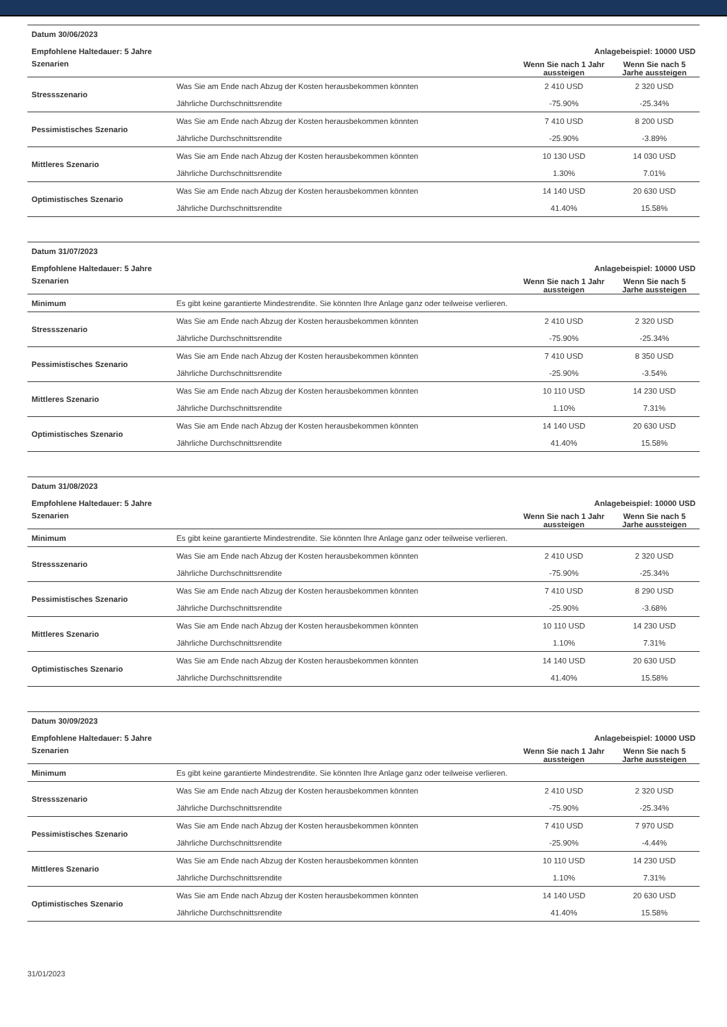| Datum 30/06/2023 | | | |
| Empfohlene Haltedauer: 5 Jahre | | Anlagebeispiel: 10000 USD | |
| Szenarien | | Wenn Sie nach 1 Jahr aussteigen | Wenn Sie nach 5 Jarhe aussteigen |
| Stressszenario | Was Sie am Ende nach Abzug der Kosten herausbekommen könnten | 2 410 USD | 2 320 USD |
| | Jährliche Durchschnittsrendite | -75.90% | -25.34% |
| Pessimistisches Szenario | Was Sie am Ende nach Abzug der Kosten herausbekommen könnten | 7 410 USD | 8 200 USD |
| | Jährliche Durchschnittsrendite | -25.90% | -3.89% |
| Mittleres Szenario | Was Sie am Ende nach Abzug der Kosten herausbekommen könnten | 10 130 USD | 14 030 USD |
| | Jährliche Durchschnittsrendite | 1.30% | 7.01% |
| Optimistisches Szenario | Was Sie am Ende nach Abzug der Kosten herausbekommen könnten | 14 140 USD | 20 630 USD |
| | Jährliche Durchschnittsrendite | 41.40% | 15.58% |
| Datum 31/07/2023 | | | |
| Empfohlene Haltedauer: 5 Jahre | | Anlagebeispiel: 10000 USD | |
| Szenarien | | Wenn Sie nach 1 Jahr aussteigen | Wenn Sie nach 5 Jarhe aussteigen |
| Minimum | Es gibt keine garantierte Mindestrendite. Sie könnten Ihre Anlage ganz oder teilweise verlieren. | | |
| Stressszenario | Was Sie am Ende nach Abzug der Kosten herausbekommen könnten | 2 410 USD | 2 320 USD |
| | Jährliche Durchschnittsrendite | -75.90% | -25.34% |
| Pessimistisches Szenario | Was Sie am Ende nach Abzug der Kosten herausbekommen könnten | 7 410 USD | 8 350 USD |
| | Jährliche Durchschnittsrendite | -25.90% | -3.54% |
| Mittleres Szenario | Was Sie am Ende nach Abzug der Kosten herausbekommen könnten | 10 110 USD | 14 230 USD |
| | Jährliche Durchschnittsrendite | 1.10% | 7.31% |
| Optimistisches Szenario | Was Sie am Ende nach Abzug der Kosten herausbekommen könnten | 14 140 USD | 20 630 USD |
| | Jährliche Durchschnittsrendite | 41.40% | 15.58% |
| Datum 31/08/2023 | | | |
| Empfohlene Haltedauer: 5 Jahre | | Anlagebeispiel: 10000 USD | |
| Szenarien | | Wenn Sie nach 1 Jahr aussteigen | Wenn Sie nach 5 Jarhe aussteigen |
| Minimum | Es gibt keine garantierte Mindestrendite. Sie könnten Ihre Anlage ganz oder teilweise verlieren. | | |
| Stressszenario | Was Sie am Ende nach Abzug der Kosten herausbekommen könnten | 2 410 USD | 2 320 USD |
| | Jährliche Durchschnittsrendite | -75.90% | -25.34% |
| Pessimistisches Szenario | Was Sie am Ende nach Abzug der Kosten herausbekommen könnten | 7 410 USD | 8 290 USD |
| | Jährliche Durchschnittsrendite | -25.90% | -3.68% |
| Mittleres Szenario | Was Sie am Ende nach Abzug der Kosten herausbekommen könnten | 10 110 USD | 14 230 USD |
| | Jährliche Durchschnittsrendite | 1.10% | 7.31% |
| Optimistisches Szenario | Was Sie am Ende nach Abzug der Kosten herausbekommen könnten | 14 140 USD | 20 630 USD |
| | Jährliche Durchschnittsrendite | 41.40% | 15.58% |
| Datum 30/09/2023 | | | |
| Empfohlene Haltedauer: 5 Jahre | | Anlagebeispiel: 10000 USD | |
| Szenarien | | Wenn Sie nach 1 Jahr aussteigen | Wenn Sie nach 5 Jarhe aussteigen |
| Minimum | Es gibt keine garantierte Mindestrendite. Sie könnten Ihre Anlage ganz oder teilweise verlieren. | | |
| Stressszenario | Was Sie am Ende nach Abzug der Kosten herausbekommen könnten | 2 410 USD | 2 320 USD |
| | Jährliche Durchschnittsrendite | -75.90% | -25.34% |
| Pessimistisches Szenario | Was Sie am Ende nach Abzug der Kosten herausbekommen könnten | 7 410 USD | 7 970 USD |
| | Jährliche Durchschnittsrendite | -25.90% | -4.44% |
| Mittleres Szenario | Was Sie am Ende nach Abzug der Kosten herausbekommen könnten | 10 110 USD | 14 230 USD |
| | Jährliche Durchschnittsrendite | 1.10% | 7.31% |
| Optimistisches Szenario | Was Sie am Ende nach Abzug der Kosten herausbekommen könnten | 14 140 USD | 20 630 USD |
| | Jährliche Durchschnittsrendite | 41.40% | 15.58% |
31/01/2023